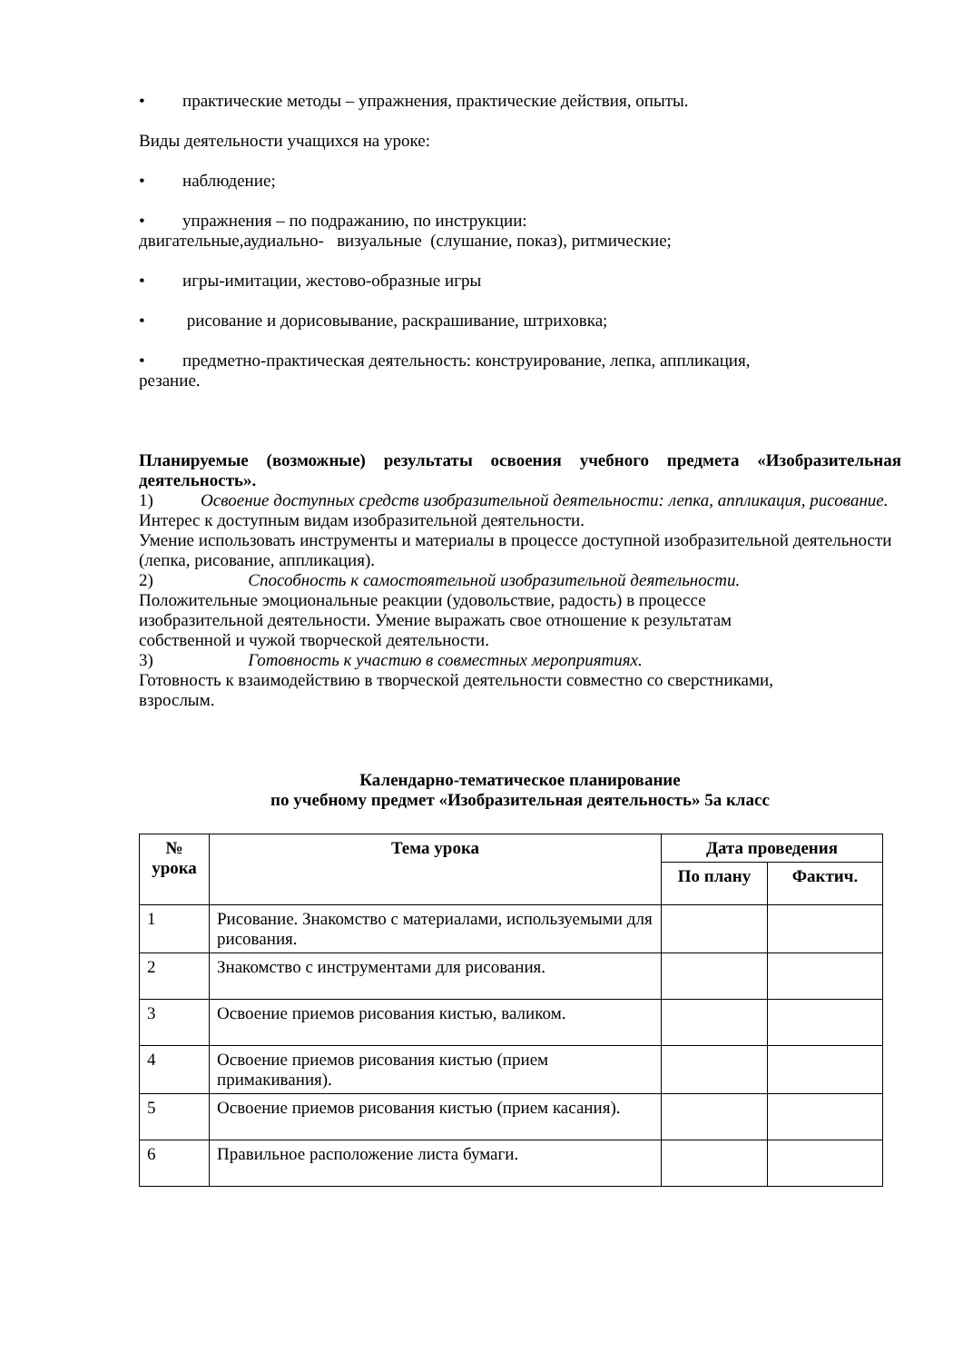• практические методы – упражнения, практические действия, опыты.
Виды деятельности учащихся на уроке:
• наблюдение;
• упражнения – по подражанию, по инструкции:
двигательные,аудиально- визуальные (слушание, показ), ритмические;
• игры-имитации, жестово-образные игры
• рисование и дорисовывание, раскрашивание, штриховка;
• предметно-практическая деятельность: конструирование, лепка, аппликация,
резание.
Планируемые (возможные) результаты освоения учебного предмета «Изобразительная деятельность».
1) Освоение доступных средств изобразительной деятельности: лепка, аппликация, рисование.
Интерес к доступным видам изобразительной деятельности.
Умение использовать инструменты и материалы в процессе доступной изобразительной деятельности (лепка, рисование, аппликация).
2) Способность к самостоятельной изобразительной деятельности.
Положительные эмоциональные реакции (удовольствие, радость) в процессе
изобразительной деятельности. Умение выражать свое отношение к результатам
собственной и чужой творческой деятельности.
3) Готовность к участию в совместных мероприятиях.
Готовность к взаимодействию в творческой деятельности совместно со сверстниками,
взрослым.
Календарно-тематическое планирование
по учебному предмет «Изобразительная деятельность» 5а класс
| № урока | Тема урока | Дата проведения | |
| --- | --- | --- | --- |
| | | По плану | Фактич. |
| 1 | Рисование. Знакомство с материалами, используемыми для рисования. | | |
| 2 | Знакомство с инструментами для рисования. | | |
| 3 | Освоение приемов рисования кистью, валиком. | | |
| 4 | Освоение приемов рисования кистью (прием примакивания). | | |
| 5 | Освоение приемов рисования кистью (прием касания). | | |
| 6 | Правильное расположение листа бумаги. | | |